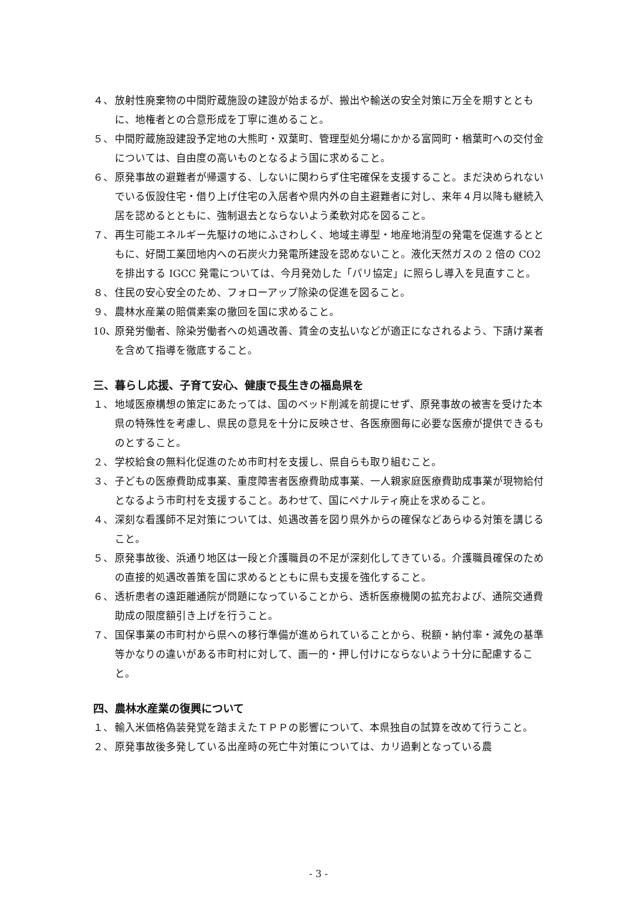４、 放射性廃棄物の中間貯蔵施設の建設が始まるが、搬出や輸送の安全対策に万全を期すとともに、地権者との合意形成を丁寧に進めること。
５、 中間貯蔵施設建設予定地の大熊町・双葉町、管理型処分場にかかる富岡町・楢葉町への交付金については、自由度の高いものとなるよう国に求めること。
６、 原発事故の避難者が帰還する、しないに関わらず住宅確保を支援すること。まだ決められないでいる仮設住宅・借り上げ住宅の入居者や県内外の自主避難者に対し、来年４月以降も継続入居を認めるとともに、強制退去とならないよう柔軟対応を図ること。
７、 再生可能エネルギー先駆けの地にふさわしく、地域主導型・地産地消型の発電を促進するとともに、好間工業団地内への石炭火力発電所建設を認めないこと。液化天然ガスの 2 倍の CO2 を排出する IGCC 発電については、今月発効した「パリ協定」に照らし導入を見直すこと。
８、 住民の安心安全のため、フォローアップ除染の促進を図ること。
９、 農林水産業の賠償素案の撤回を国に求めること。
10、 原発労働者、除染労働者への処遇改善、賃金の支払いなどが適正になされるよう、下請け業者を含めて指導を徹底すること。
三、暮らし応援、子育て安心、健康で長生きの福島県を
１、 地域医療構想の策定にあたっては、国のベッド削減を前提にせず、原発事故の被害を受けた本県の特殊性を考慮し、県民の意見を十分に反映させ、各医療圏毎に必要な医療が提供できるものとすること。
２、 学校給食の無料化促進のため市町村を支援し、県自らも取り組むこと。
３、 子どもの医療費助成事業、重度障害者医療費助成事業、一人親家庭医療費助成事業が現物給付となるよう市町村を支援すること。あわせて、国にペナルティ廃止を求めること。
４、 深刻な看護師不足対策については、処遇改善を図り県外からの確保などあらゆる対策を講じること。
５、 原発事故後、浜通り地区は一段と介護職員の不足が深刻化してきている。介護職員確保のための直接的処遇改善策を国に求めるとともに県も支援を強化すること。
６、 透析患者の遠距離通院が問題になっていることから、透析医療機関の拡充および、通院交通費助成の限度額引き上げを行うこと。
７、 国保事業の市町村から県への移行準備が進められていることから、税額・納付率・減免の基準等かなりの違いがある市町村に対して、画一的・押し付けにならないよう十分に配慮すること。
四、農林水産業の復興について
１、 輸入米価格偽装発覚を踏まえたＴＰＰの影響について、本県独自の試算を改めて行うこと。
２、 原発事故後多発している出産時の死亡牛対策については、カリ過剰となっている農
- 3 -